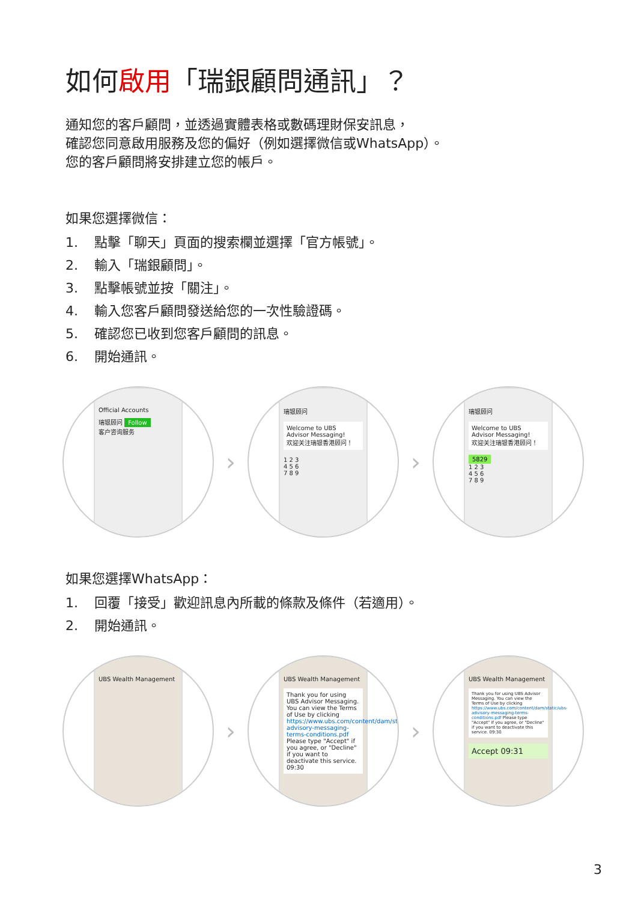如何啟用「瑞銀顧問通訊」？
通知您的客戶顧問，並透過實體表格或數碼理財保安訊息，
確認您同意啟用服務及您的偏好（例如選擇微信或WhatsApp）。
您的客戶顧問將安排建立您的帳戶。
如果您選擇微信：
1. 點擊「聊天」頁面的搜索欄並選擇「官方帳號」。
2. 輸入「瑞銀顧問」。
3. 點擊帳號並按「關注」。
4. 輸入您客戶顧問發送給您的一次性驗證碼。
5. 確認您已收到您客戶顧問的訊息。
6. 開始通訊。
Official Accounts
瑞银顾问 Follow
客户咨询服务
›
瑞银顾问
Welcome to UBS Advisor Messaging!
欢迎关注瑞银香港顾问！
1 2 3
4 5 6
7 8 9
›
瑞银顾问
Welcome to UBS Advisor Messaging!
欢迎关注瑞银香港顾问！
5829
1 2 3
4 5 6
7 8 9
如果您選擇WhatsApp：
1. 回覆「接受」歡迎訊息內所載的條款及條件（若適用）。
2. 開始通訊。
UBS Wealth Management
›
UBS Wealth Management
Thank you for using UBS Advisor Messaging. You can view the Terms of Use by clicking https://www.ubs.com/content/dam/static/ubs-advisory-messaging-terms-conditions.pdf Please type "Accept" if you agree, or "Decline" if you want to deactivate this service. 09:30
›
UBS Wealth Management
Thank you for using UBS Advisor Messaging. You can view the Terms of Use by clicking https://www.ubs.com/content/dam/static/ubs-advisory-messaging-terms-conditions.pdf Please type "Accept" if you agree, or "Decline" if you want to deactivate this service. 09:30
Accept 09:31
3